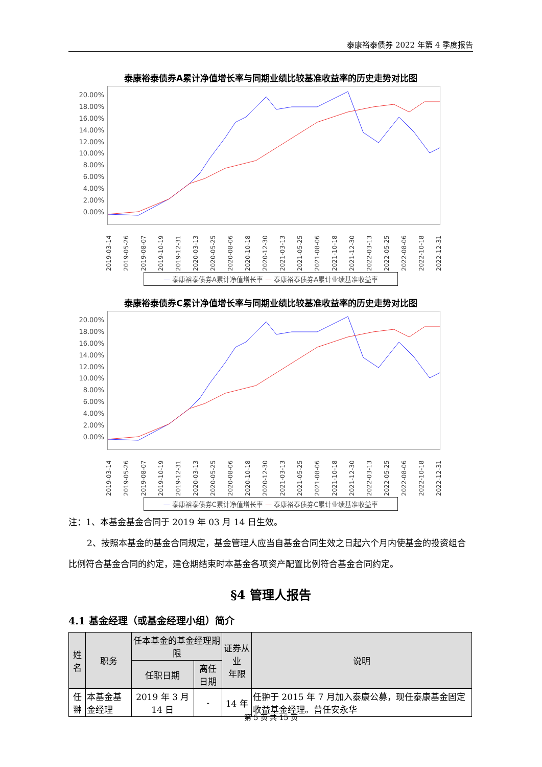泰康裕泰债券 2022 年第 4 季度报告
泰康裕泰债券A累计净值增长率与同期业绩比较基准收益率的历史走势对比图
20.00%
18.00%
16.00%
14.00%
12.00%
10.00%
8.00%
6.00%
4.00%
2.00%
0.00%
2019-03-14 2019-05-26 2019-08-07 2019-10-19 2019-12-31 2020-03-13 2020-05-25 2020-08-06 2020-10-18 2020-12-30 2021-03-13 2021-05-25 2021-08-06 2021-10-18 2021-12-30 2022-03-13 2022-05-25 2022-08-06 2022-10-18 2022-12-31
— 泰康裕泰债券A累计净值增长率 — 泰康裕泰债券A累计业绩基准收益率
泰康裕泰债券C累计净值增长率与同期业绩比较基准收益率的历史走势对比图
20.00%
18.00%
16.00%
14.00%
12.00%
10.00%
8.00%
6.00%
4.00%
2.00%
0.00%
2019-03-14 2019-05-26 2019-08-07 2019-10-19 2019-12-31 2020-03-13 2020-05-25 2020-08-06 2020-10-18 2020-12-30 2021-03-13 2021-05-25 2021-08-06 2021-10-18 2021-12-30 2022-03-13 2022-05-25 2022-08-06 2022-10-18 2022-12-31
— 泰康裕泰债券C累计净值增长率 — 泰康裕泰债券C累计业绩基准收益率
注：1、本基金基金合同于 2019 年 03 月 14 日生效。
2、按照本基金的基金合同规定，基金管理人应当自基金合同生效之日起六个月内使基金的投资组合比例符合基金合同的约定，建仓期结束时本基金各项资产配置比例符合基金合同约定。
§4 管理人报告
4.1 基金经理（或基金经理小组）简介
| 姓名 | 职务 | 任本基金的基金经理期限 | | 证券从业 年限 | 说明 |
| --- | --- | --- | --- | --- | --- |
| | | 任职日期 | 离任日期 | | |
| 任翀 | 本基金基金经理 | 2019 年 3 月 14 日 | - | 14 年 | 任翀于 2015 年 7 月加入泰康公募，现任泰康基金固定收益基金经理。曾任安永华 |
第 5 页 共 15 页